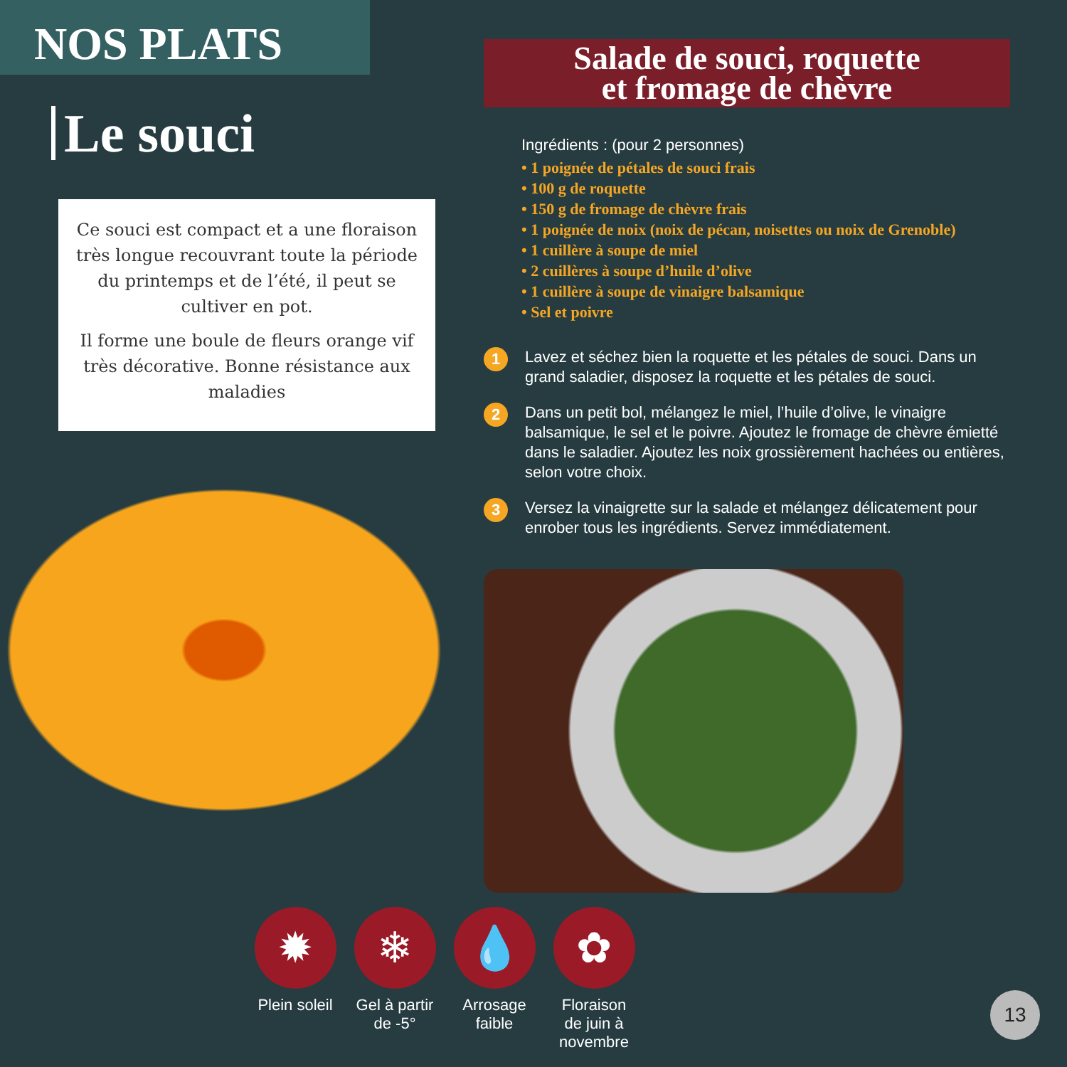NOS PLATS
Le souci
Ce souci est compact et a une floraison très longue recouvrant toute la période du printemps et de l’été, il peut se cultiver en pot.
Il forme une boule de fleurs orange vif très décorative. Bonne résistance aux maladies
Salade de souci, roquette
et fromage de chèvre
Ingrédients : (pour 2 personnes)
• 1 poignée de pétales de souci frais
• 100 g de roquette
• 150 g de fromage de chèvre frais
• 1 poignée de noix (noix de pécan, noisettes ou noix de Grenoble)
• 1 cuillère à soupe de miel
• 2 cuillères à soupe d’huile d’olive
• 1 cuillère à soupe de vinaigre balsamique
• Sel et poivre
1 Lavez et séchez bien la roquette et les pétales de souci. Dans un grand saladier, disposez la roquette et les pétales de souci.
2 Dans un petit bol, mélangez le miel, l’huile d’olive, le vinaigre balsamique, le sel et le poivre. Ajoutez le fromage de chèvre émietté dans le saladier. Ajoutez les noix grossièrement hachées ou entières, selon votre choix.
3 Versez la vinaigrette sur la salade et mélangez délicatement pour enrober tous les ingrédients. Servez immédiatement.
✹
Plein soleil
❄
Gel à partir de -5°
💧
Arrosage faible
✿
Floraison de juin à novembre
13